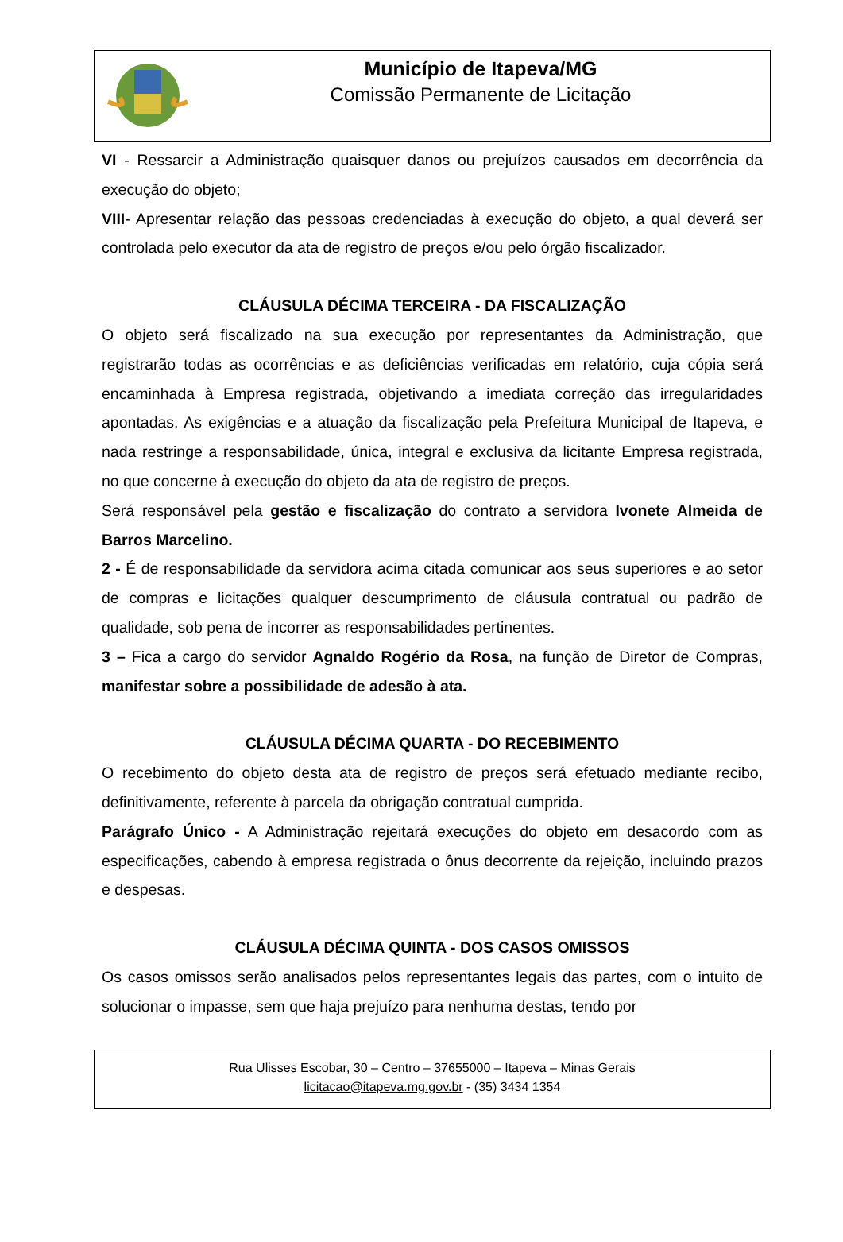Município de Itapeva/MG
Comissão Permanente de Licitação
VI - Ressarcir a Administração quaisquer danos ou prejuízos causados em decorrência da execução do objeto;
VIII- Apresentar relação das pessoas credenciadas à execução do objeto, a qual deverá ser controlada pelo executor da ata de registro de preços e/ou pelo órgão fiscalizador.
CLÁUSULA DÉCIMA TERCEIRA - DA FISCALIZAÇÃO
O objeto será fiscalizado na sua execução por representantes da Administração, que registrarão todas as ocorrências e as deficiências verificadas em relatório, cuja cópia será encaminhada à Empresa registrada, objetivando a imediata correção das irregularidades apontadas. As exigências e a atuação da fiscalização pela Prefeitura Municipal de Itapeva, e nada restringe a responsabilidade, única, integral e exclusiva da licitante Empresa registrada, no que concerne à execução do objeto da ata de registro de preços.
Será responsável pela gestão e fiscalização do contrato a servidora Ivonete Almeida de Barros Marcelino.
2 - É de responsabilidade da servidora acima citada comunicar aos seus superiores e ao setor de compras e licitações qualquer descumprimento de cláusula contratual ou padrão de qualidade, sob pena de incorrer as responsabilidades pertinentes.
3 – Fica a cargo do servidor Agnaldo Rogério da Rosa, na função de Diretor de Compras, manifestar sobre a possibilidade de adesão à ata.
CLÁUSULA DÉCIMA QUARTA - DO RECEBIMENTO
O recebimento do objeto desta ata de registro de preços será efetuado mediante recibo, definitivamente, referente à parcela da obrigação contratual cumprida.
Parágrafo Único - A Administração rejeitará execuções do objeto em desacordo com as especificações, cabendo à empresa registrada o ônus decorrente da rejeição, incluindo prazos e despesas.
CLÁUSULA DÉCIMA QUINTA - DOS CASOS OMISSOS
Os casos omissos serão analisados pelos representantes legais das partes, com o intuito de solucionar o impasse, sem que haja prejuízo para nenhuma destas, tendo por
Rua Ulisses Escobar, 30 – Centro – 37655000 – Itapeva – Minas Gerais
licitacao@itapeva.mg.gov.br - (35) 3434 1354